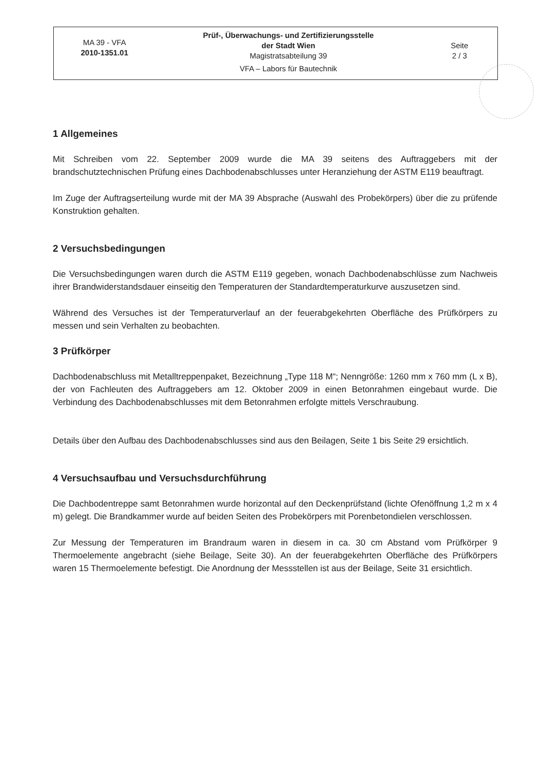| MA 39 - VFA 2010-1351.01 | Prüf-, Überwachungs- und Zertifizierungsstelle der Stadt Wien Magistratsabteilung 39 VFA – Labors für Bautechnik | Seite 2 / 3 |
1 Allgemeines
Mit Schreiben vom 22. September 2009 wurde die MA 39 seitens des Auftraggebers mit der brandschutztechnischen Prüfung eines Dachbodenabschlusses unter Heranziehung der ASTM E119 beauftragt.
Im Zuge der Auftragserteilung wurde mit der MA 39 Absprache (Auswahl des Probekörpers) über die zu prüfende Konstruktion gehalten.
2 Versuchsbedingungen
Die Versuchsbedingungen waren durch die ASTM E119 gegeben, wonach Dachbodenabschlüsse zum Nachweis ihrer Brandwiderstandsdauer einseitig den Temperaturen der Standardtemperaturkurve auszusetzen sind.
Während des Versuches ist der Temperaturverlauf an der feuerabgekehrten Oberfläche des Prüfkörpers zu messen und sein Verhalten zu beobachten.
3 Prüfkörper
Dachbodenabschluss mit Metalltreppenpaket, Bezeichnung „Type 118 M“; Nenngröße: 1260 mm x 760 mm (L x B), der von Fachleuten des Auftraggebers am 12. Oktober 2009 in einen Betonrahmen eingebaut wurde. Die Verbindung des Dachbodenabschlusses mit dem Betonrahmen erfolgte mittels Verschraubung.
Details über den Aufbau des Dachbodenabschlusses sind aus den Beilagen, Seite 1 bis Seite 29 ersichtlich.
4 Versuchsaufbau und Versuchsdurchführung
Die Dachbodentreppe samt Betonrahmen wurde horizontal auf den Deckenprüfstand (lichte Ofenöffnung 1,2 m x 4 m) gelegt. Die Brandkammer wurde auf beiden Seiten des Probekörpers mit Porenbetondielen verschlossen.
Zur Messung der Temperaturen im Brandraum waren in diesem in ca. 30 cm Abstand vom Prüfkörper 9 Thermoelemente angebracht (siehe Beilage, Seite 30). An der feuerabgekehrten Oberfläche des Prüfkörpers waren 15 Thermoelemente befestigt. Die Anordnung der Messstellen ist aus der Beilage, Seite 31 ersichtlich.